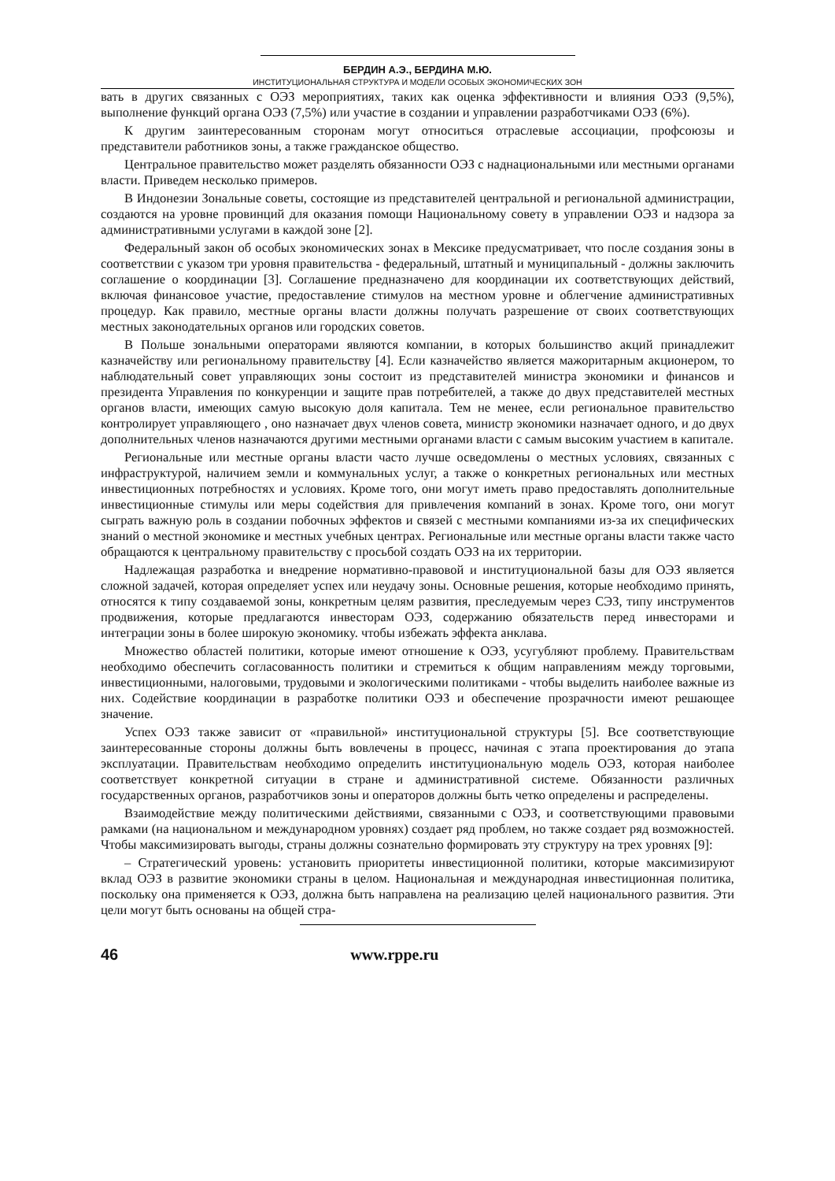БЕРДИН А.Э., БЕРДИНА М.Ю.
ИНСТИТУЦИОНАЛЬНАЯ СТРУКТУРА И МОДЕЛИ ОСОБЫХ ЭКОНОМИЧЕСКИХ ЗОН
вать в других связанных с ОЭЗ мероприятиях, таких как оценка эффективности и влияния ОЭЗ (9,5%), выполнение функций органа ОЭЗ (7,5%) или участие в создании и управлении разработчиками ОЭЗ (6%).
К другим заинтересованным сторонам могут относиться отраслевые ассоциации, профсоюзы и представители работников зоны, а также гражданское общество.
Центральное правительство может разделять обязанности ОЭЗ с наднациональными или местными органами власти. Приведем несколько примеров.
В Индонезии Зональные советы, состоящие из представителей центральной и региональной администрации, создаются на уровне провинций для оказания помощи Национальному совету в управлении ОЭЗ и надзора за административными услугами в каждой зоне [2].
Федеральный закон об особых экономических зонах в Мексике предусматривает, что после создания зоны в соответствии с указом три уровня правительства - федеральный, штатный и муниципальный - должны заключить соглашение о координации [3]. Соглашение предназначено для координации их соответствующих действий, включая финансовое участие, предоставление стимулов на местном уровне и облегчение административных процедур. Как правило, местные органы власти должны получать разрешение от своих соответствующих местных законодательных органов или городских советов.
В Польше зональными операторами являются компании, в которых большинство акций принадлежит казначейству или региональному правительству [4]. Если казначейство является мажоритарным акционером, то наблюдательный совет управляющих зоны состоит из представителей министра экономики и финансов и президента Управления по конкуренции и защите прав потребителей, а также до двух представителей местных органов власти, имеющих самую высокую доля капитала. Тем не менее, если региональное правительство контролирует управляющего , оно назначает двух членов совета, министр экономики назначает одного, и до двух дополнительных членов назначаются другими местными органами власти с самым высоким участием в капитале.
Региональные или местные органы власти часто лучше осведомлены о местных условиях, связанных с инфраструктурой, наличием земли и коммунальных услуг, а также о конкретных региональных или местных инвестиционных потребностях и условиях. Кроме того, они могут иметь право предоставлять дополнительные инвестиционные стимулы или меры содействия для привлечения компаний в зонах. Кроме того, они могут сыграть важную роль в создании побочных эффектов и связей с местными компаниями из-за их специфических знаний о местной экономике и местных учебных центрах. Региональные или местные органы власти также часто обращаются к центральному правительству с просьбой создать ОЭЗ на их территории.
Надлежащая разработка и внедрение нормативно-правовой и институциональной базы для ОЭЗ является сложной задачей, которая определяет успех или неудачу зоны. Основные решения, которые необходимо принять, относятся к типу создаваемой зоны, конкретным целям развития, преследуемым через СЭЗ, типу инструментов продвижения, которые предлагаются инвесторам ОЭЗ, содержанию обязательств перед инвесторами и интеграции зоны в более широкую экономику. чтобы избежать эффекта анклава.
Множество областей политики, которые имеют отношение к ОЭЗ, усугубляют проблему. Правительствам необходимо обеспечить согласованность политики и стремиться к общим направлениям между торговыми, инвестиционными, налоговыми, трудовыми и экологическими политиками - чтобы выделить наиболее важные из них. Содействие координации в разработке политики ОЭЗ и обеспечение прозрачности имеют решающее значение.
Успех ОЭЗ также зависит от «правильной» институциональной структуры [5]. Все соответствующие заинтересованные стороны должны быть вовлечены в процесс, начиная с этапа проектирования до этапа эксплуатации. Правительствам необходимо определить институциональную модель ОЭЗ, которая наиболее соответствует конкретной ситуации в стране и административной системе. Обязанности различных государственных органов, разработчиков зоны и операторов должны быть четко определены и распределены.
Взаимодействие между политическими действиями, связанными с ОЭЗ, и соответствующими правовыми рамками (на национальном и международном уровнях) создает ряд проблем, но также создает ряд возможностей. Чтобы максимизировать выгоды, страны должны сознательно формировать эту структуру на трех уровнях [9]:
– Стратегический уровень: установить приоритеты инвестиционной политики, которые максимизируют вклад ОЭЗ в развитие экономики страны в целом. Национальная и международная инвестиционная политика, поскольку она применяется к ОЭЗ, должна быть направлена на реализацию целей национального развития. Эти цели могут быть основаны на общей стра-
46 www.rppe.ru